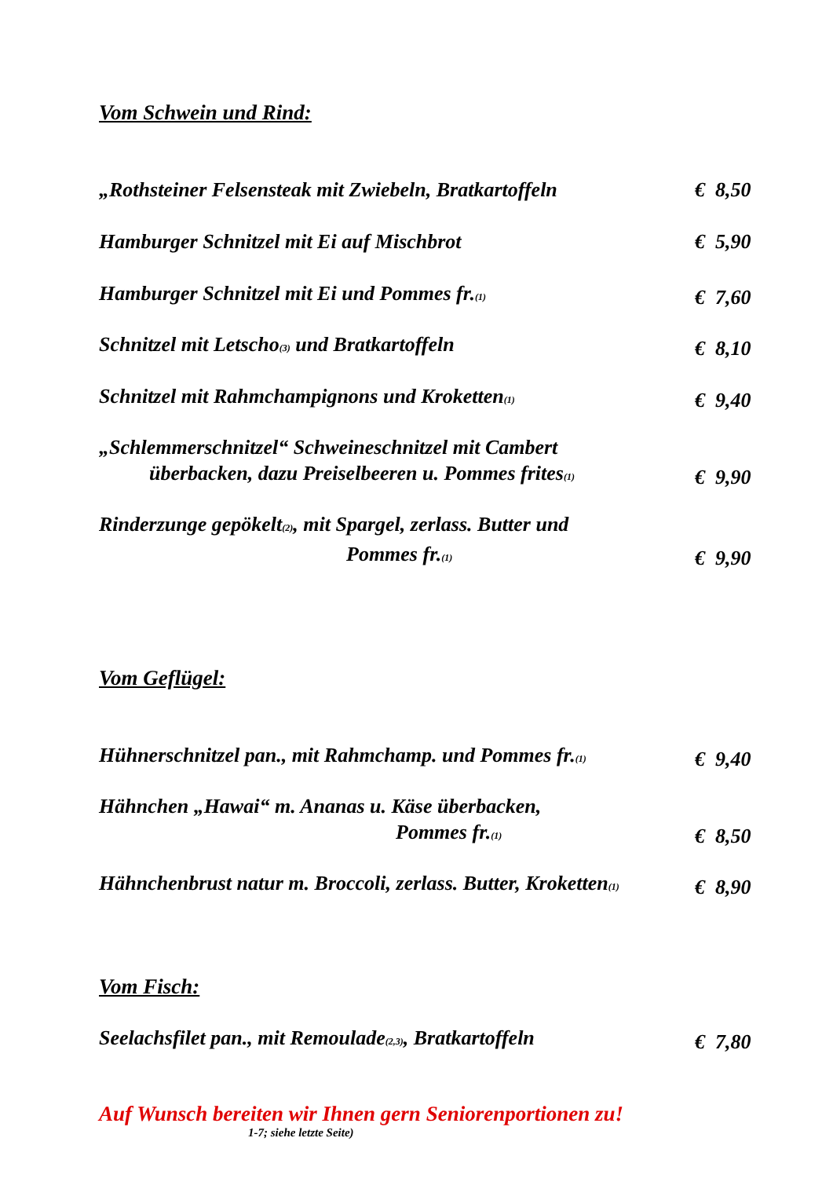Vom Schwein und Rind:
„Rothsteiner Felsensteak mit Zwiebeln, Bratkartoffeln € 8,50
Hamburger Schnitzel mit Ei auf Mischbrot € 5,90
Hamburger Schnitzel mit Ei und Pommes fr.<sub>(1)</sub> € 7,60
Schnitzel mit Letscho<sub>(3)</sub> und Bratkartoffeln € 8,10
Schnitzel mit Rahmchampignons und Kroketten<sub>(1)</sub> € 9,40
„Schlemmerschnitzel“ Schweineschnitzel mit Cambert
überbacken, dazu Preiselbeeren u. Pommes frites<sub>(1)</sub> € 9,90
Rinderzunge gepökelt<sub>(2)</sub>, mit Spargel, zerlass. Butter und
Pommes fr.<sub>(1)</sub> € 9,90
Vom Geflügel:
Hühnerschnitzel pan., mit Rahmchamp. und Pommes fr.<sub>(1)</sub> € 9,40
Hähnchen „Hawai“ m. Ananas u. Käse überbacken,
Pommes fr.<sub>(1)</sub> € 8,50
Hähnchenbrust natur m. Broccoli, zerlass. Butter, Kroketten<sub>(1)</sub> € 8,90
Vom Fisch:
Seelachsfilet pan., mit Remoulade<sub>(2,3)</sub>, Bratkartoffeln € 7,80
Auf Wunsch bereiten wir Ihnen gern Seniorenportionen zu!
1-7; siehe letzte Seite)